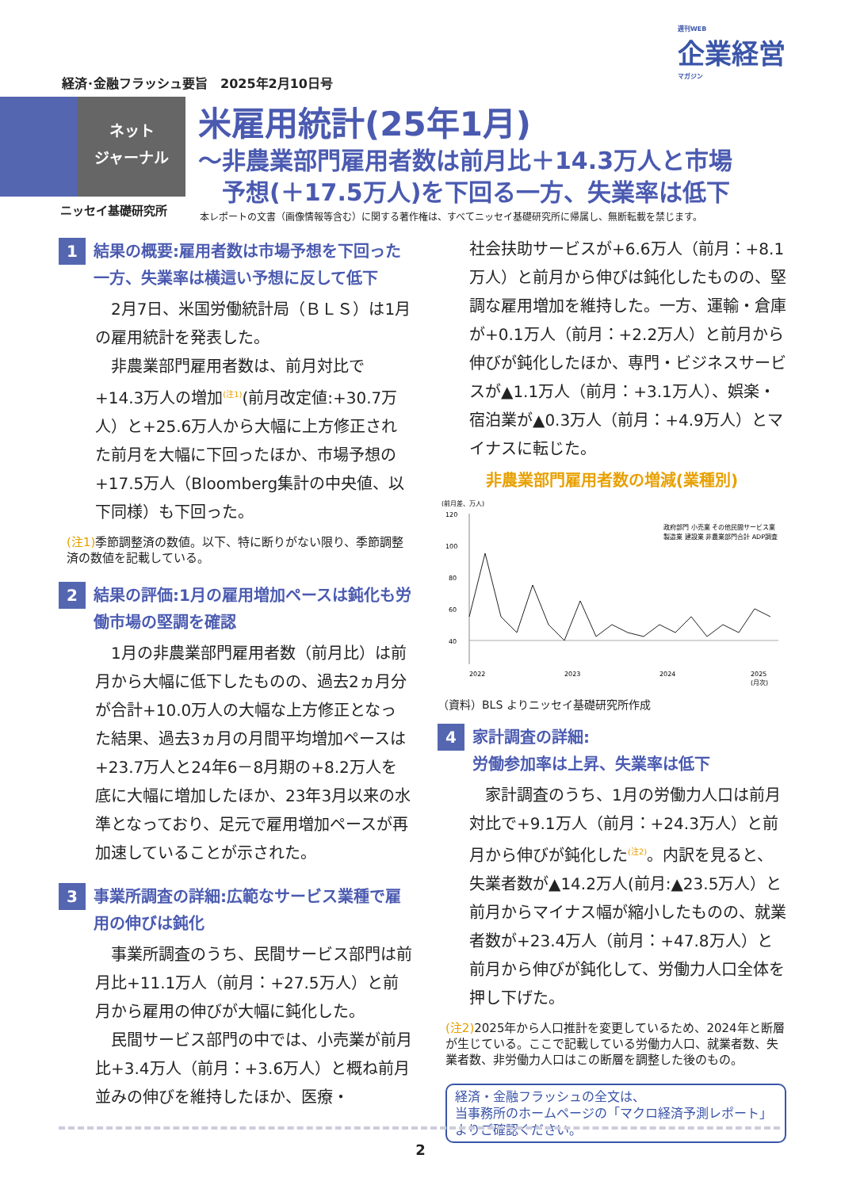週刊WEB
企業経営
マガジン
経済･金融フラッシュ要旨　2025年2月10日号
ネット
ジャーナル
米雇用統計(25年1月)
～非農業部門雇用者数は前月比＋14.3万人と市場
　予想(＋17.5万人)を下回る一方、失業率は低下
ニッセイ基礎研究所
本レポートの文書（画像情報等含む）に関する著作権は、すべてニッセイ基礎研究所に帰属し、無断転載を禁じます。
1
結果の概要:雇用者数は市場予想を下回った一方、失業率は横這い予想に反して低下
2月7日、米国労働統計局（ＢＬＳ）は1月の雇用統計を発表した。
非農業部門雇用者数は、前月対比で+14.3万人の増加<sup>(注1)</sup>(前月改定値:+30.7万人）と+25.6万人から大幅に上方修正された前月を大幅に下回ったほか、市場予想の+17.5万人（Bloomberg集計の中央値、以下同様）も下回った。
(注1) 季節調整済の数値。以下、特に断りがない限り、季節調整済の数値を記載している。
2
結果の評価:1月の雇用増加ペースは鈍化も労働市場の堅調を確認
1月の非農業部門雇用者数（前月比）は前月から大幅に低下したものの、過去2ヵ月分が合計+10.0万人の大幅な上方修正となった結果、過去3ヵ月の月間平均増加ペースは+23.7万人と24年6－8月期の+8.2万人を底に大幅に増加したほか、23年3月以来の水準となっており、足元で雇用増加ペースが再加速していることが示された。
3
事業所調査の詳細:広範なサービス業種で雇用の伸びは鈍化
事業所調査のうち、民間サービス部門は前月比+11.1万人（前月：+27.5万人）と前月から雇用の伸びが大幅に鈍化した。
民間サービス部門の中では、小売業が前月比+3.4万人（前月：+3.6万人）と概ね前月並みの伸びを維持したほか、医療・
社会扶助サービスが+6.6万人（前月：+8.1万人）と前月から伸びは鈍化したものの、堅調な雇用増加を維持した。一方、運輸・倉庫が+0.1万人（前月：+2.2万人）と前月から伸びが鈍化したほか、専門・ビジネスサービスが▲1.1万人（前月：+3.1万人）、娯楽・宿泊業が▲0.3万人（前月：+4.9万人）とマイナスに転じた。
非農業部門雇用者数の増減(業種別)
(前月差、万人)
120
100
80
60
40
政府部門 小売業 その他民間サービス業
製造業 建設業 非農業部門合計 ADP調査
2022
2023
2024
2025
(月次)
（資料）BLS よりニッセイ基礎研究所作成
4
家計調査の詳細:
労働参加率は上昇、失業率は低下
家計調査のうち、1月の労働力人口は前月対比で+9.1万人（前月：+24.3万人）と前月から伸びが鈍化した<sup>(注2)</sup>。内訳を見ると、失業者数が▲14.2万人(前月:▲23.5万人）と前月からマイナス幅が縮小したものの、就業者数が+23.4万人（前月：+47.8万人）と前月から伸びが鈍化して、労働力人口全体を押し下げた。
(注2) 2025年から人口推計を変更しているため、2024年と断層が生じている。ここで記載している労働力人口、就業者数、失業者数、非労働力人口はこの断層を調整した後のもの。
経済・金融フラッシュの全文は、
当事務所のホームページの「マクロ経済予測レポート」
よりご確認ください。
2